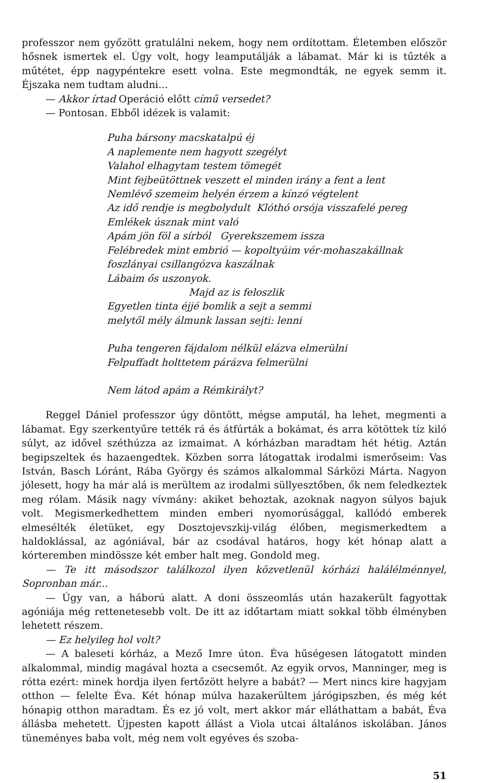professzor nem győzött gratulálni nekem, hogy nem ordítottam. Életemben először hősnek ismertek el. Úgy volt, hogy leamputálják a lábamat. Már ki is tűzték a műtétet, épp nagypéntekre esett volna. Este megmondták, ne egyek semm it. Éjszaka nem tudtam aludni...
— Akkor írtad Operáció előtt című versedet?
— Pontosan. Ebből idézek is valamit:
Puha bársony macskatalpú éj
A naplemente nem hagyott szegélyt
Valahol elhagytam testem tömegét
Mint fejbeütöttnek veszett el minden irány a fent a lent
Nemlévő szemeim helyén érzem a kínzó végtelent
Az idő rendje is megbolydult Klóthó orsója visszafelé pereg
Emlékek úsznak mint való
Apám jön föl a sírból Gyerekszemem issza
Felébredek mint embrió — kopoltyúim vér-mohaszakállnak
foszlányai csillangózva kaszálnak
Lábaim ős uszonyok.
Majd az is feloszlik
Egyetlen tinta éjjé bomlik a sejt a semmi
melytől mély álmunk lassan sejti: lenni
Puha tengeren fájdalom nélkül elázva elmerülni
Felpuffadt holttetem párázva felmerülni
Nem látod apám a Rémkirályt?
Reggel Dániel professzor úgy döntött, mégse amputál, ha lehet, megmenti a lábamat. Egy szerkentyűre tették rá és átfúrták a bokámat, és arra kötöttek tíz kiló súlyt, az idővel széthúzza az izmaimat. A kórházban maradtam hét hétig. Aztán begipszeltek és hazaengedtek. Közben sorra látogattak irodalmi ismerőseim: Vas István, Basch Lóránt, Rába György és számos alkalommal Sárközi Márta. Nagyon jólesett, hogy ha már alá is merültem az irodalmi süllyesztőben, ők nem feledkeztek meg rólam. Másik nagy vívmány: akiket behoztak, azoknak nagyon súlyos bajuk volt. Megismerkedhettem minden emberi nyomorúsággal, kallódó emberek elmesélték életüket, egy Dosztojevszkij-világ élőben, megismerkedtem a haldoklással, az agóniával, bár az csodával határos, hogy két hónap alatt a kórteremben mindössze két ember halt meg. Gondold meg.
— Te itt másodszor találkozol ilyen közvetlenül kórházi halálélménnyel, Sopronban már...
— Úgy van, a háború alatt. A doni összeomlás után hazakerült fagyottak agóniája még rettenetesebb volt. De itt az időtartam miatt sokkal több élményben lehetett részem.
— Ez helyileg hol volt?
— A baleseti kórház, a Mező Imre úton. Éva hűségesen látogatott minden alkalommal, mindig magával hozta a csecsemőt. Az egyik orvos, Manninger, meg is rótta ezért: minek hordja ilyen fertőzött helyre a babát? — Mert nincs kire hagyjam otthon — felelte Éva. Két hónap múlva hazakerültem járógipszben, és még két hónapig otthon maradtam. És ez jó volt, mert akkor már elláthattam a babát, Éva állásba mehetett. Újpesten kapott állást a Viola utcai általános iskolában. János tüneményes baba volt, még nem volt egyéves és szoba-
51